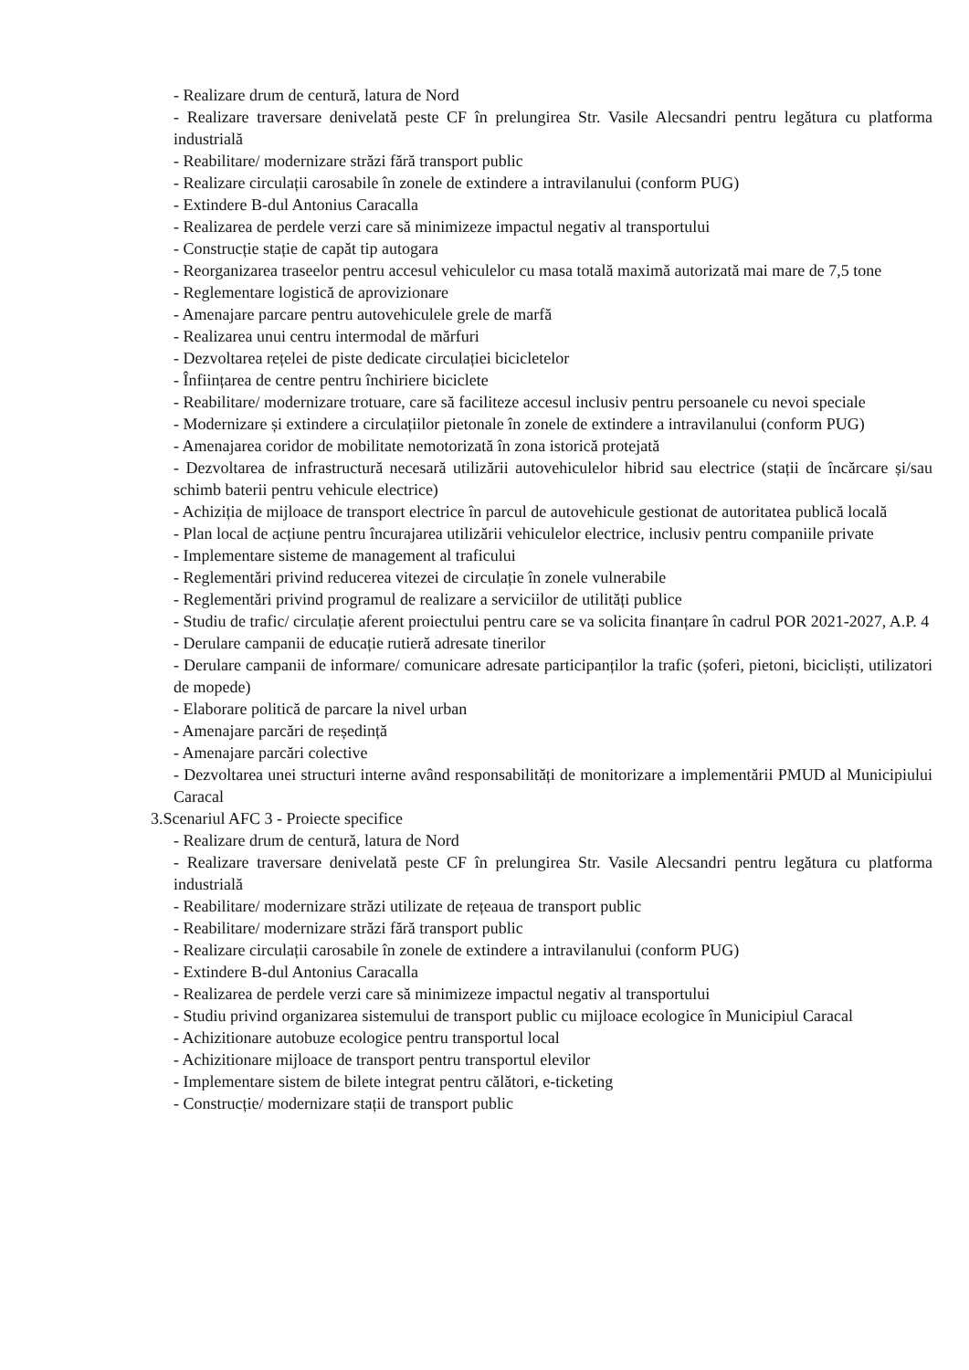- Realizare drum de centură, latura de Nord
- Realizare traversare denivelată peste CF în prelungirea Str. Vasile Alecsandri pentru legătura cu platforma industrială
- Reabilitare/ modernizare străzi fără transport public
- Realizare circulații carosabile în zonele de extindere a intravilanului (conform PUG)
- Extindere B-dul Antonius Caracalla
- Realizarea de perdele verzi care să minimizeze impactul negativ al transportului
- Construcție stație de capăt tip autogara
- Reorganizarea traseelor pentru accesul vehiculelor cu masa totală maximă autorizată mai mare de 7,5 tone
- Reglementare logistică de aprovizionare
- Amenajare parcare pentru autovehiculele grele de marfă
- Realizarea unui centru intermodal de mărfuri
- Dezvoltarea rețelei de piste dedicate circulației bicicletelor
- Înființarea de centre pentru închiriere biciclete
- Reabilitare/ modernizare trotuare, care să faciliteze accesul inclusiv pentru persoanele cu nevoi speciale
- Modernizare și extindere a circulațiilor pietonale în zonele de extindere a intravilanului (conform PUG)
- Amenajarea coridor de mobilitate nemotorizată în zona istorică protejată
- Dezvoltarea de infrastructură necesară utilizării autovehiculelor hibrid sau electrice (stații de încărcare și/sau schimb baterii pentru vehicule electrice)
- Achiziția de mijloace de transport electrice în parcul de autovehicule gestionat de autoritatea publică locală
- Plan local de acțiune pentru încurajarea utilizării vehiculelor electrice, inclusiv pentru companiile private
- Implementare sisteme de management al traficului
- Reglementări privind reducerea vitezei de circulație în zonele vulnerabile
- Reglementări privind programul de realizare a serviciilor de utilități publice
- Studiu de trafic/ circulație aferent proiectului pentru care se va solicita finanțare în cadrul POR 2021-2027, A.P. 4
- Derulare campanii de educație rutieră adresate tinerilor
- Derulare campanii de informare/ comunicare adresate participanților la trafic (șoferi, pietoni, bicicliști, utilizatori de mopede)
- Elaborare politică de parcare la nivel urban
- Amenajare parcări de reședință
- Amenajare parcări colective
- Dezvoltarea unei structuri interne având responsabilități de monitorizare a implementării PMUD al Municipiului Caracal
3.Scenariul AFC 3 - Proiecte specifice
- Realizare drum de centură, latura de Nord
- Realizare traversare denivelată peste CF în prelungirea Str. Vasile Alecsandri pentru legătura cu platforma industrială
- Reabilitare/ modernizare străzi utilizate de rețeaua de transport public
- Reabilitare/ modernizare străzi fără transport public
- Realizare circulații carosabile în zonele de extindere a intravilanului (conform PUG)
- Extindere B-dul Antonius Caracalla
- Realizarea de perdele verzi care să minimizeze impactul negativ al transportului
- Studiu privind organizarea sistemului de transport public cu mijloace ecologice în Municipiul Caracal
- Achizitionare autobuze ecologice pentru transportul local
- Achizitionare mijloace de transport pentru transportul elevilor
- Implementare sistem de bilete integrat pentru călători, e-ticketing
- Construcție/ modernizare stații de transport public